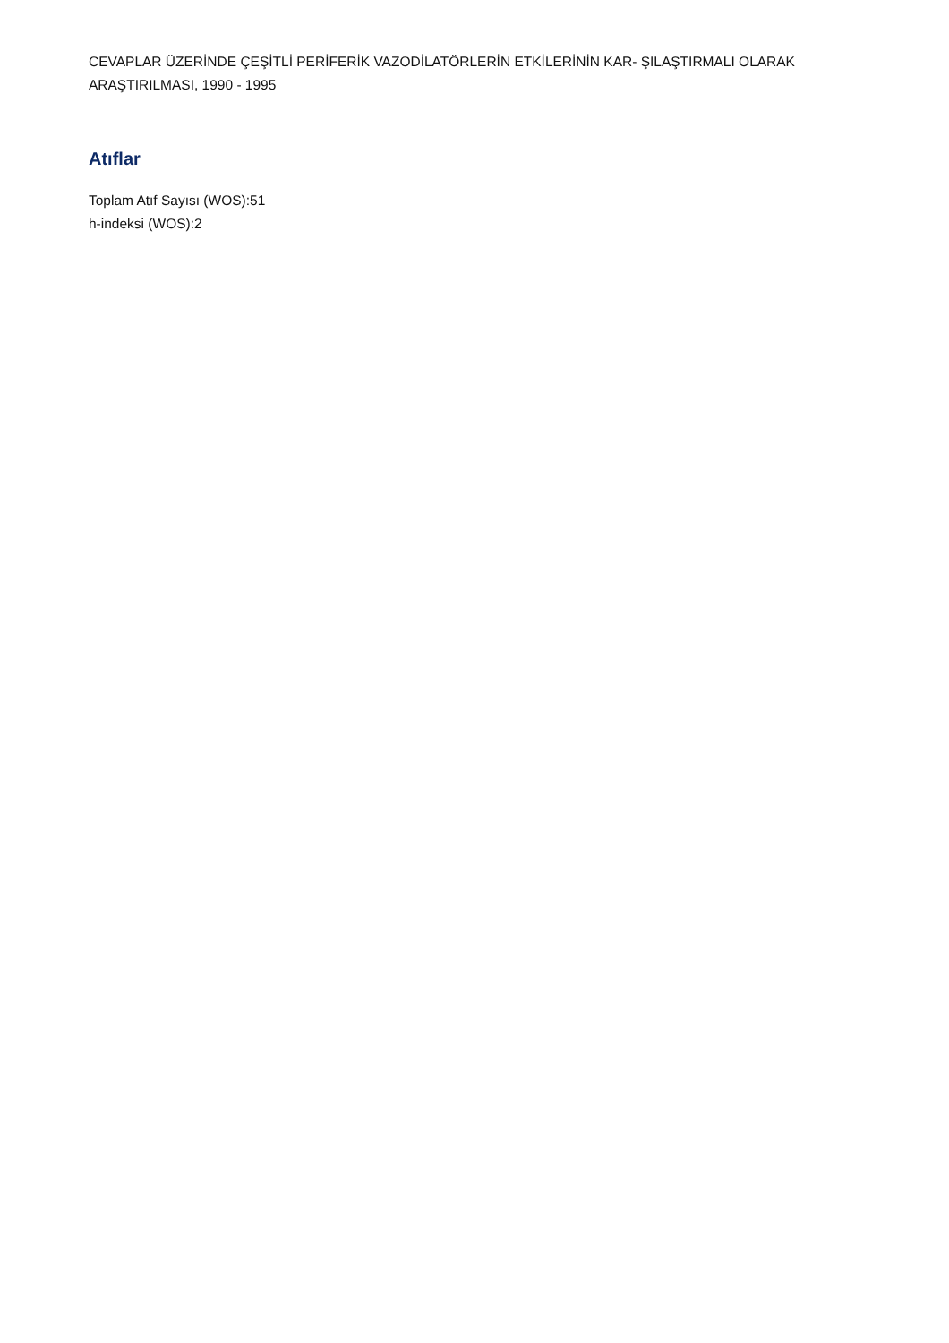CEVAPLAR ÜZERİNDE ÇEŞİTLİ PERİFERİK VAZODİLATÖRLERİN ETKİLERİNİN KAR- ŞILAŞTIRMALI OLARAK ARAŞTIRILMASI, 1990 - 1995
Atıflar
Toplam Atıf Sayısı (WOS):51
h-indeksi (WOS):2